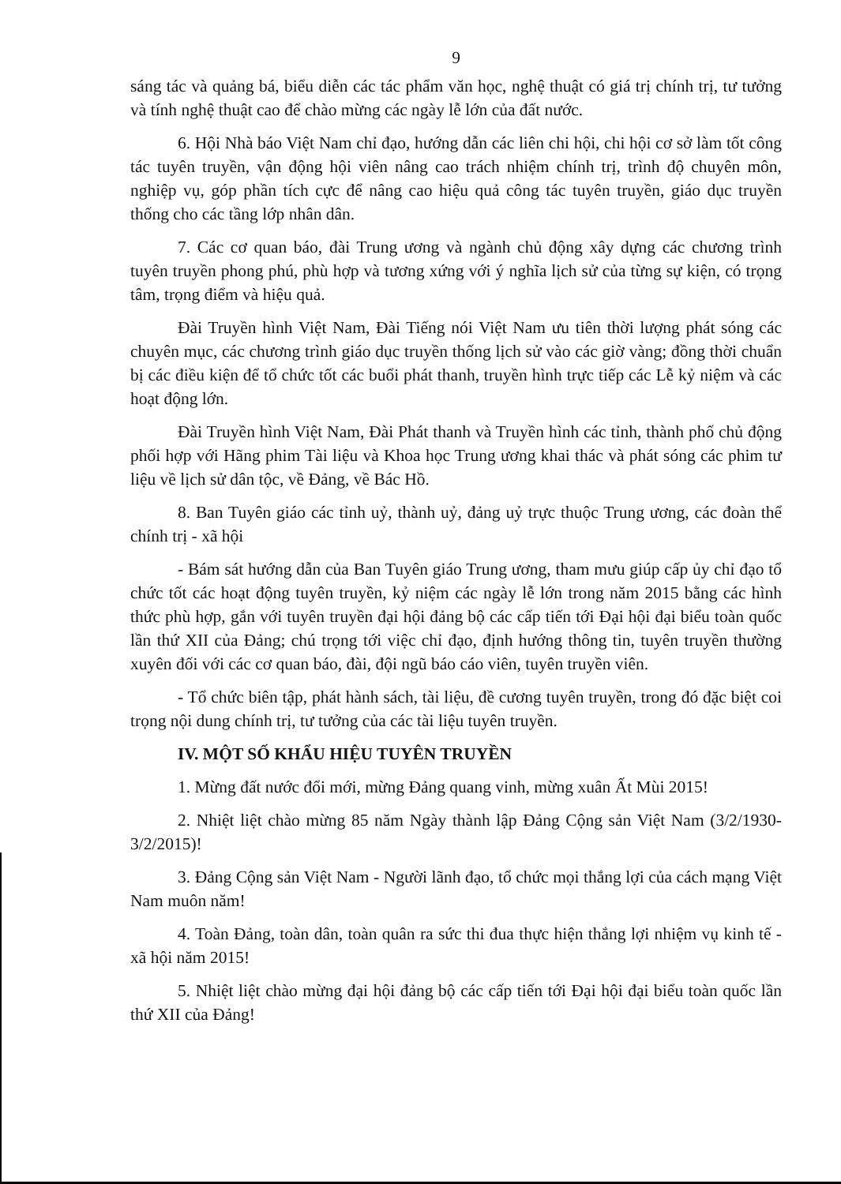9
sáng tác và quảng bá, biểu diễn các tác phẩm văn học, nghệ thuật có giá trị chính trị, tư tưởng và tính nghệ thuật cao để chào mừng các ngày lễ lớn của đất nước.
6. Hội Nhà báo Việt Nam chỉ đạo, hướng dẫn các liên chi hội, chi hội cơ sở làm tốt công tác tuyên truyền, vận động hội viên nâng cao trách nhiệm chính trị, trình độ chuyên môn, nghiệp vụ, góp phần tích cực để nâng cao hiệu quả công tác tuyên truyền, giáo dục truyền thống cho các tầng lớp nhân dân.
7. Các cơ quan báo, đài Trung ương và ngành chủ động xây dựng các chương trình tuyên truyền phong phú, phù hợp và tương xứng với ý nghĩa lịch sử của từng sự kiện, có trọng tâm, trọng điểm và hiệu quả.
Đài Truyền hình Việt Nam, Đài Tiếng nói Việt Nam ưu tiên thời lượng phát sóng các chuyên mục, các chương trình giáo dục truyền thống lịch sử vào các giờ vàng; đồng thời chuẩn bị các điều kiện để tổ chức tốt các buổi phát thanh, truyền hình trực tiếp các Lễ kỷ niệm và các hoạt động lớn.
Đài Truyền hình Việt Nam, Đài Phát thanh và Truyền hình các tỉnh, thành phố chủ động phối hợp với Hãng phim Tài liệu và Khoa học Trung ương khai thác và phát sóng các phim tư liệu về lịch sử dân tộc, về Đảng, về Bác Hồ.
8. Ban Tuyên giáo các tỉnh uỷ, thành uỷ, đảng uỷ trực thuộc Trung ương, các đoàn thể chính trị - xã hội
- Bám sát hướng dẫn của Ban Tuyên giáo Trung ương, tham mưu giúp cấp ủy chỉ đạo tổ chức tốt các hoạt động tuyên truyền, kỷ niệm các ngày lễ lớn trong năm 2015 bằng các hình thức phù hợp, gắn với tuyên truyền đại hội đảng bộ các cấp tiến tới Đại hội đại biểu toàn quốc lần thứ XII của Đảng; chú trọng tới việc chỉ đạo, định hướng thông tin, tuyên truyền thường xuyên đối với các cơ quan báo, đài, đội ngũ báo cáo viên, tuyên truyền viên.
- Tổ chức biên tập, phát hành sách, tài liệu, đề cương tuyên truyền, trong đó đặc biệt coi trọng nội dung chính trị, tư tưởng của các tài liệu tuyên truyền.
IV. MỘT SỐ KHẨU HIỆU TUYÊN TRUYỀN
1. Mừng đất nước đổi mới, mừng Đảng quang vinh, mừng xuân Ất Mùi 2015!
2. Nhiệt liệt chào mừng 85 năm Ngày thành lập Đảng Cộng sản Việt Nam (3/2/1930-3/2/2015)!
3. Đảng Cộng sản Việt Nam - Người lãnh đạo, tổ chức mọi thắng lợi của cách mạng Việt Nam muôn năm!
4. Toàn Đảng, toàn dân, toàn quân ra sức thi đua thực hiện thắng lợi nhiệm vụ kinh tế - xã hội năm 2015!
5. Nhiệt liệt chào mừng đại hội đảng bộ các cấp tiến tới Đại hội đại biểu toàn quốc lần thứ XII của Đảng!